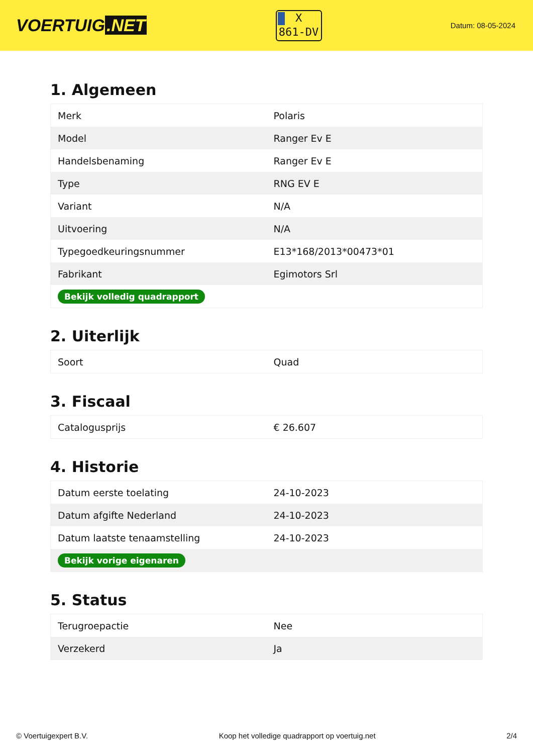VOERTUIG.NET
X
861-DV
Datum: 08-05-2024
1. Algemeen
| Merk | Polaris |
| Model | Ranger Ev E |
| Handelsbenaming | Ranger Ev E |
| Type | RNG EV E |
| Variant | N/A |
| Uitvoering | N/A |
| Typegoedkeuringsnummer | E13*168/2013*00473*01 |
| Fabrikant | Egimotors Srl |
| Bekijk volledig quadrapport | |
2. Uiterlijk
| Soort | Quad |
3. Fiscaal
| Catalogusprijs | € 26.607 |
4. Historie
| Datum eerste toelating | 24-10-2023 |
| Datum afgifte Nederland | 24-10-2023 |
| Datum laatste tenaamstelling | 24-10-2023 |
| Bekijk vorige eigenaren | |
5. Status
| Terugroepactie | Nee |
| Verzekerd | Ja |
© Voertuigexpert B.V. Koop het volledige quadrapport op voertuig.net 2/4